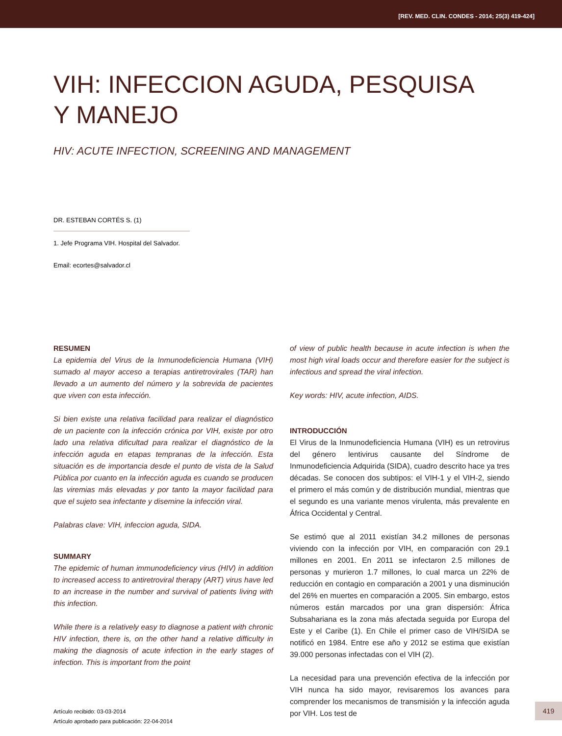[REV. MED. CLIN. CONDES - 2014; 25(3) 419-424]
VIH: INFECCION AGUDA, PESQUISA
Y MANEJO
HIV: ACUTE INFECTION, SCREENING AND MANAGEMENT
DR. ESTEBAN CORTÉS S. (1)
1. Jefe Programa VIH. Hospital del Salvador.
Email: ecortes@salvador.cl
RESUMEN
La epidemia del Virus de la Inmunodeficiencia Humana (VIH) sumado al mayor acceso a terapias antiretrovirales (TAR) han llevado a un aumento del número y la sobrevida de pacientes que viven con esta infección.
Si bien existe una relativa facilidad para realizar el diagnóstico de un paciente con la infección crónica por VIH, existe por otro lado una relativa dificultad para realizar el diagnóstico de la infección aguda en etapas tempranas de la infección. Esta situación es de importancia desde el punto de vista de la Salud Pública por cuanto en la infección aguda es cuando se producen las viremias más elevadas y por tanto la mayor facilidad para que el sujeto sea infectante y disemine la infección viral.
Palabras clave: VIH, infeccion aguda, SIDA.
SUMMARY
The epidemic of human immunodeficiency virus (HIV) in addition to increased access to antiretroviral therapy (ART) virus have led to an increase in the number and survival of patients living with this infection.
While there is a relatively easy to diagnose a patient with chronic HIV infection, there is, on the other hand a relative difficulty in making the diagnosis of acute infection in the early stages of infection. This is important from the point
of view of public health because in acute infection is when the most high viral loads occur and therefore easier for the subject is infectious and spread the viral infection.
Key words: HIV, acute infection, AIDS.
INTRODUCCIÓN
El Virus de la Inmunodeficiencia Humana (VIH) es un retrovirus del género lentivirus causante del Síndrome de Inmunodeficiencia Adquirida (SIDA), cuadro descrito hace ya tres décadas. Se conocen dos subtipos: el VIH-1 y el VIH-2, siendo el primero el más común y de distribución mundial, mientras que el segundo es una variante menos virulenta, más prevalente en África Occidental y Central.
Se estimó que al 2011 existían 34.2 millones de personas viviendo con la infección por VIH, en comparación con 29.1 millones en 2001. En 2011 se infectaron 2.5 millones de personas y murieron 1.7 millones, lo cual marca un 22% de reducción en contagio en comparación a 2001 y una disminución del 26% en muertes en comparación a 2005. Sin embargo, estos números están marcados por una gran dispersión: África Subsahariana es la zona más afectada seguida por Europa del Este y el Caribe (1). En Chile el primer caso de VIH/SIDA se notificó en 1984. Entre ese año y 2012 se estima que existían 39.000 personas infectadas con el VIH (2).
La necesidad para una prevención efectiva de la infección por VIH nunca ha sido mayor, revisaremos los avances para comprender los mecanismos de transmisión y la infección aguda por VIH. Los test de
Artículo recibido: 03-03-2014
Artículo aprobado para publicación: 22-04-2014
419